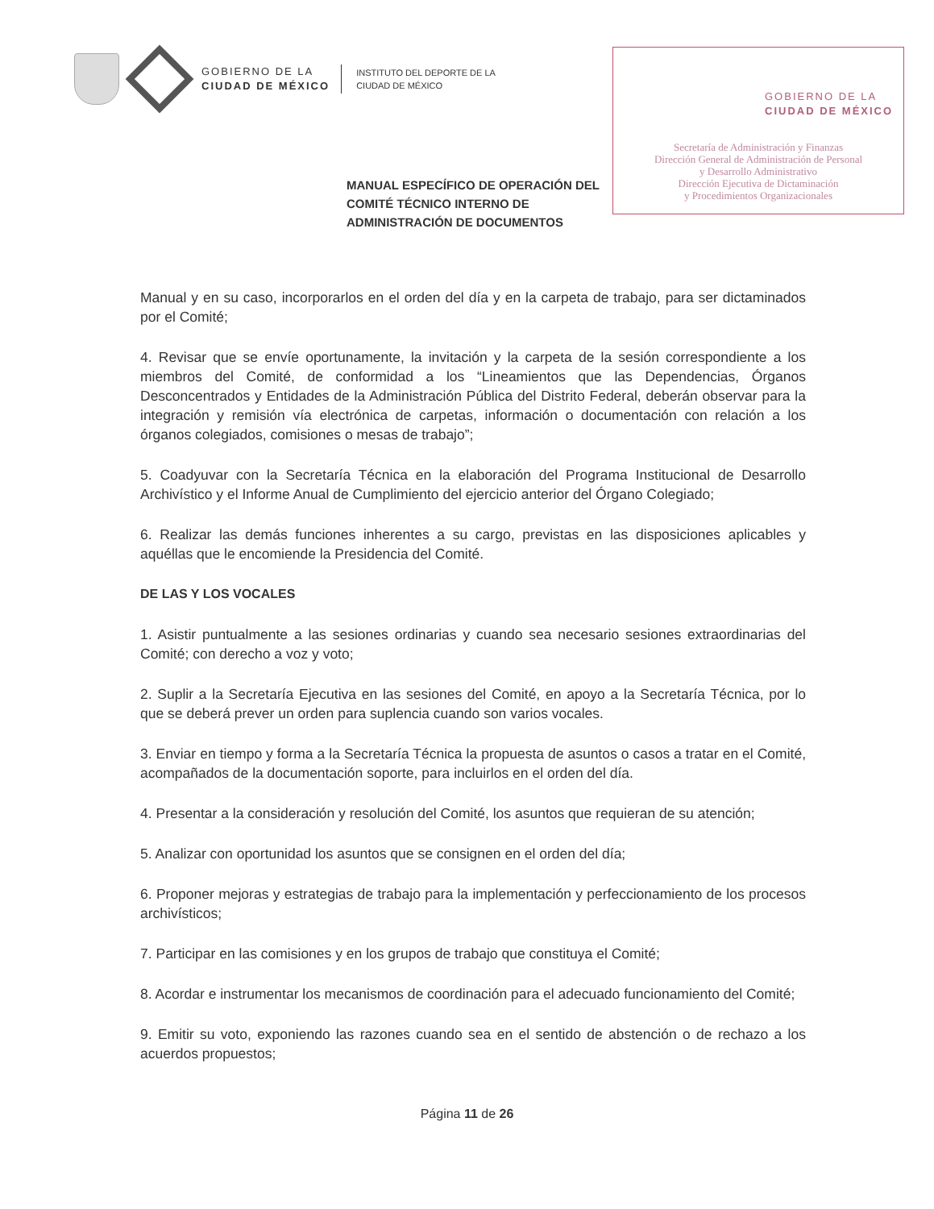GOBIERNO DE LA
CIUDAD DE MÉXICO
INSTITUTO DEL DEPORTE DE LA
CIUDAD DE MÉXICO
GOBIERNO DE LA
CIUDAD DE MÉXICO
Secretaría de Administración y Finanzas
Dirección General de Administración de Personal
y Desarrollo Administrativo
Dirección Ejecutiva de Dictaminación
y Procedimientos Organizacionales
MANUAL ESPECÍFICO DE OPERACIÓN DEL COMITÉ TÉCNICO INTERNO DE ADMINISTRACIÓN DE DOCUMENTOS
Manual y en su caso, incorporarlos en el orden del día y en la carpeta de trabajo, para ser dictaminados por el Comité;
4. Revisar que se envíe oportunamente, la invitación y la carpeta de la sesión correspondiente a los miembros del Comité, de conformidad a los “Lineamientos que las Dependencias, Órganos Desconcentrados y Entidades de la Administración Pública del Distrito Federal, deberán observar para la integración y remisión vía electrónica de carpetas, información o documentación con relación a los órganos colegiados, comisiones o mesas de trabajo”;
5. Coadyuvar con la Secretaría Técnica en la elaboración del Programa Institucional de Desarrollo Archivístico y el Informe Anual de Cumplimiento del ejercicio anterior del Órgano Colegiado;
6. Realizar las demás funciones inherentes a su cargo, previstas en las disposiciones aplicables y aquéllas que le encomiende la Presidencia del Comité.
DE LAS Y LOS VOCALES
1. Asistir puntualmente a las sesiones ordinarias y cuando sea necesario sesiones extraordinarias del Comité; con derecho a voz y voto;
2. Suplir a la Secretaría Ejecutiva en las sesiones del Comité, en apoyo a la Secretaría Técnica, por lo que se deberá prever un orden para suplencia cuando son varios vocales.
3. Enviar en tiempo y forma a la Secretaría Técnica la propuesta de asuntos o casos a tratar en el Comité, acompañados de la documentación soporte, para incluirlos en el orden del día.
4. Presentar a la consideración y resolución del Comité, los asuntos que requieran de su atención;
5. Analizar con oportunidad los asuntos que se consignen en el orden del día;
6. Proponer mejoras y estrategias de trabajo para la implementación y perfeccionamiento de los procesos archivísticos;
7. Participar en las comisiones y en los grupos de trabajo que constituya el Comité;
8. Acordar e instrumentar los mecanismos de coordinación para el adecuado funcionamiento del Comité;
9. Emitir su voto, exponiendo las razones cuando sea en el sentido de abstención o de rechazo a los acuerdos propuestos;
Página 11 de 26